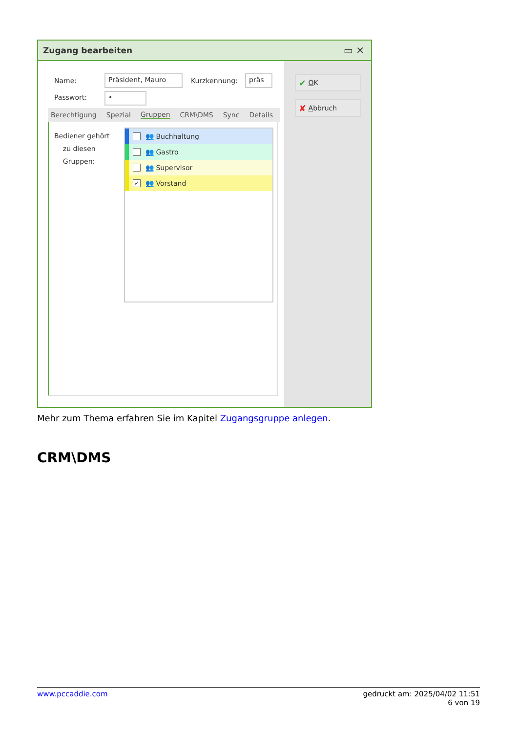Zugang bearbeiten ▭ ✕
Name: Präsident, Mauro Kurzkennung: präs
Passwort: •
Berechtigung Spezial Gruppen CRM\DMS Sync Details
Bediener gehört
zu diesen
Gruppen:
👥 Buchhaltung
👥 Gastro
👥 Supervisor
✓ 👥 Vorstand
✔ O K
✘ A bbruch
Mehr zum Thema erfahren Sie im Kapitel Zugangsgruppe anlegen.
CRM\DMS
www.pccaddie.com gedruckt am: 2025/04/02 11:51
6 von 19